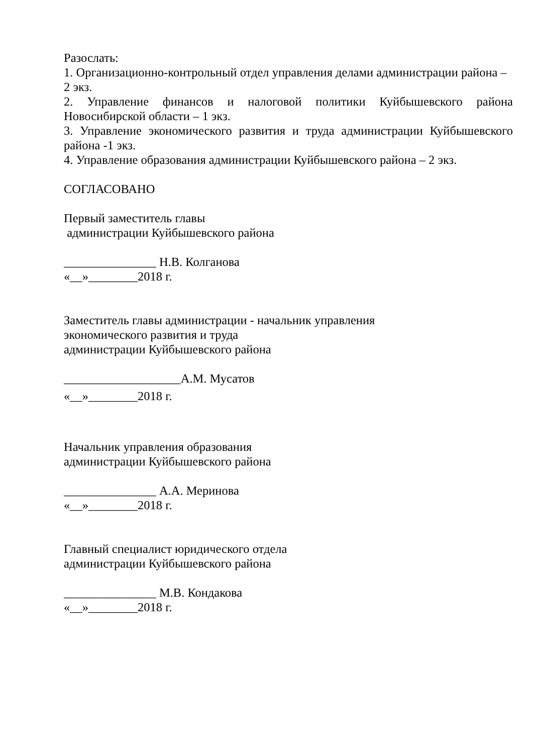Разослать:
1. Организационно-контрольный отдел управления делами администрации района – 2 экз.
2. Управление финансов и налоговой политики Куйбышевского района Новосибирской области – 1 экз.
3. Управление экономического развития и труда администрации Куйбышевского района -1 экз.
4. Управление образования администрации Куйбышевского района – 2 экз.
СОГЛАСОВАНО
Первый заместитель главы
администрации Куйбышевского района
_______________ Н.В. Колганова
«__»________2018 г.
Заместитель главы администрации - начальник управления
экономического развития и труда
администрации Куйбышевского района
___________________А.М. Мусатов
«__»________2018 г.
Начальник управления образования
администрации Куйбышевского района
_______________ А.А. Меринова
«__»________2018 г.
Главный специалист юридического отдела
администрации Куйбышевского района
_______________ М.В. Кондакова
«__»________2018 г.